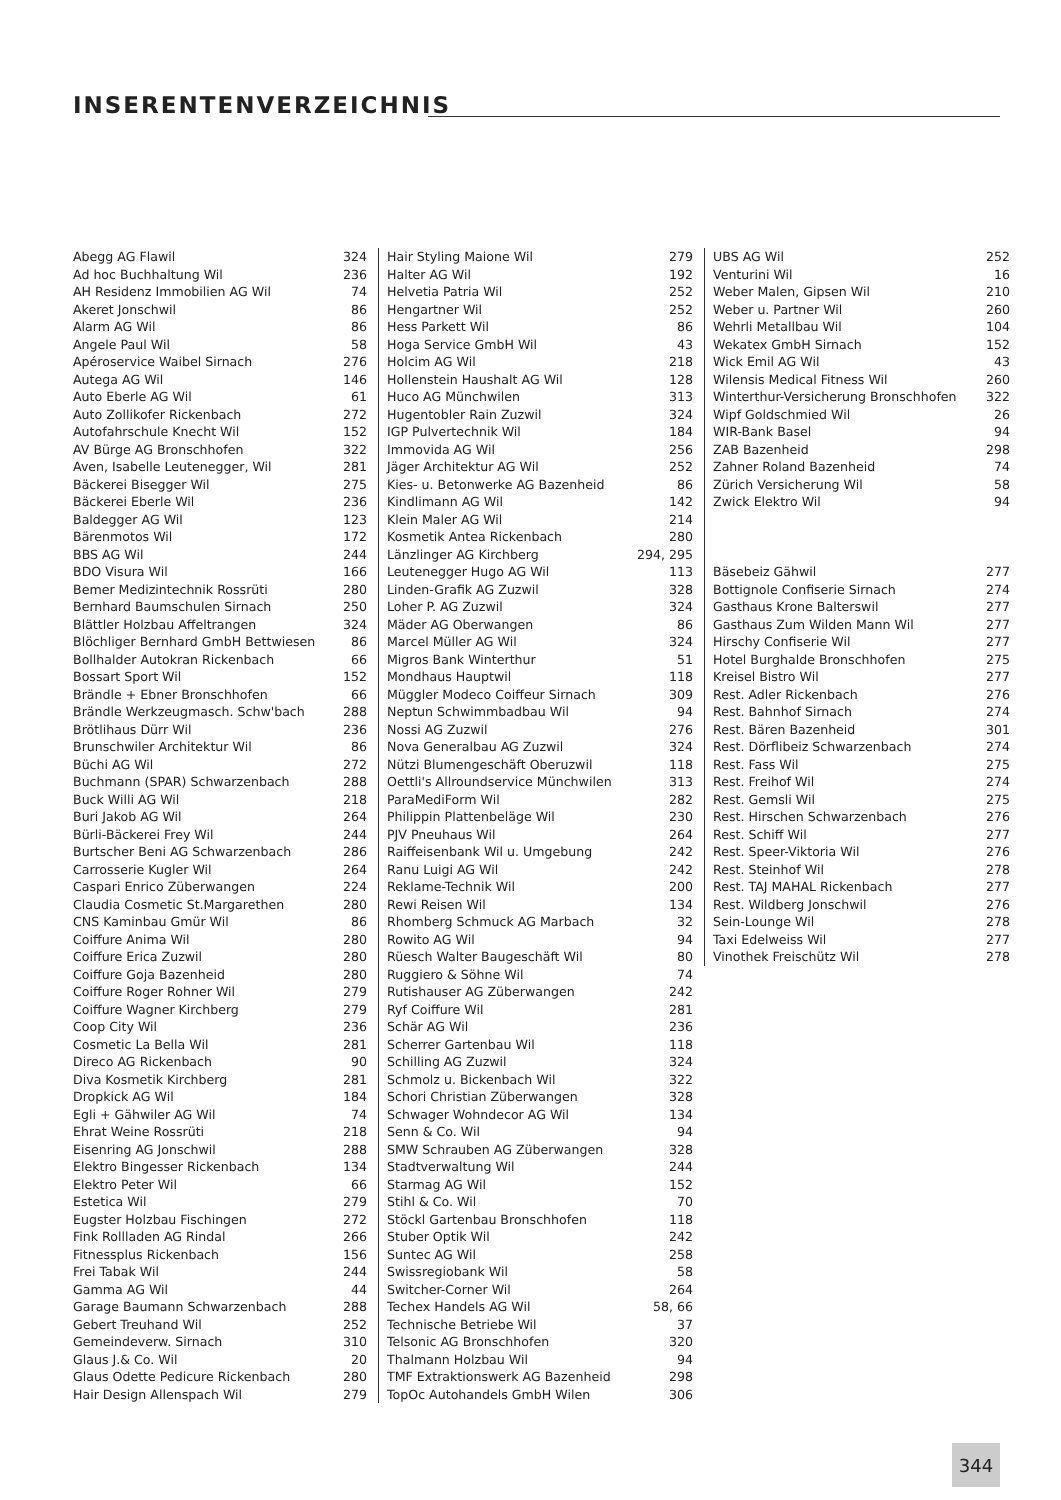INSERENTENVERZEICHNIS
| Abegg AG Flawil | 324 |
| Ad hoc Buchhaltung Wil | 236 |
| AH Residenz Immobilien AG Wil | 74 |
| Akeret Jonschwil | 86 |
| Alarm AG Wil | 86 |
| Angele Paul Wil | 58 |
| Apéroservice Waibel Sirnach | 276 |
| Autega AG Wil | 146 |
| Auto Eberle AG Wil | 61 |
| Auto Zollikofer Rickenbach | 272 |
| Autofahrschule Knecht Wil | 152 |
| AV Bürge AG Bronschhofen | 322 |
| Aven, Isabelle Leutenegger, Wil | 281 |
| Bäckerei Bisegger Wil | 275 |
| Bäckerei Eberle Wil | 236 |
| Baldegger AG Wil | 123 |
| Bärenmotos Wil | 172 |
| BBS AG Wil | 244 |
| BDO Visura Wil | 166 |
| Bemer Medizintechnik Rossrüti | 280 |
| Bernhard Baumschulen Sirnach | 250 |
| Blättler Holzbau Affeltrangen | 324 |
| Blöchliger Bernhard GmbH Bettwiesen | 86 |
| Bollhalder Autokran Rickenbach | 66 |
| Bossart Sport Wil | 152 |
| Brändle + Ebner Bronschhofen | 66 |
| Brändle Werkzeugmasch. Schw'bach | 288 |
| Brötlihaus Dürr Wil | 236 |
| Brunschwiler Architektur Wil | 86 |
| Büchi AG Wil | 272 |
| Buchmann (SPAR) Schwarzenbach | 288 |
| Buck Willi AG Wil | 218 |
| Buri Jakob AG Wil | 264 |
| Bürli-Bäckerei Frey Wil | 244 |
| Burtscher Beni AG Schwarzenbach | 286 |
| Carrosserie Kugler Wil | 264 |
| Caspari Enrico Züberwangen | 224 |
| Claudia Cosmetic St.Margarethen | 280 |
| CNS Kaminbau Gmür Wil | 86 |
| Coiffure Anima Wil | 280 |
| Coiffure Erica Zuzwil | 280 |
| Coiffure Goja Bazenheid | 280 |
| Coiffure Roger Rohner Wil | 279 |
| Coiffure Wagner Kirchberg | 279 |
| Coop City Wil | 236 |
| Cosmetic La Bella Wil | 281 |
| Direco AG Rickenbach | 90 |
| Diva Kosmetik Kirchberg | 281 |
| Dropkick AG Wil | 184 |
| Egli + Gähwiler AG Wil | 74 |
| Ehrat Weine Rossrüti | 218 |
| Eisenring AG Jonschwil | 288 |
| Elektro Bingesser Rickenbach | 134 |
| Elektro Peter Wil | 66 |
| Estetica Wil | 279 |
| Eugster Holzbau Fischingen | 272 |
| Fink Rollladen AG Rindal | 266 |
| Fitnessplus Rickenbach | 156 |
| Frei Tabak Wil | 244 |
| Gamma AG Wil | 44 |
| Garage Baumann Schwarzenbach | 288 |
| Gebert Treuhand Wil | 252 |
| Gemeindeverw. Sirnach | 310 |
| Glaus J.& Co. Wil | 20 |
| Glaus Odette Pedicure Rickenbach | 280 |
| Hair Design Allenspach Wil | 279 |
| Hair Styling Maione Wil | 279 |
| Halter AG Wil | 192 |
| Helvetia Patria Wil | 252 |
| Hengartner Wil | 252 |
| Hess Parkett Wil | 86 |
| Hoga Service GmbH Wil | 43 |
| Holcim AG Wil | 218 |
| Hollenstein Haushalt AG Wil | 128 |
| Huco AG Münchwilen | 313 |
| Hugentobler Rain Zuzwil | 324 |
| IGP Pulvertechnik Wil | 184 |
| Immovida AG Wil | 256 |
| Jäger Architektur AG Wil | 252 |
| Kies- u. Betonwerke AG Bazenheid | 86 |
| Kindlimann AG Wil | 142 |
| Klein Maler AG Wil | 214 |
| Kosmetik Antea Rickenbach | 280 |
| Länzlinger AG Kirchberg | 294, 295 |
| Leutenegger Hugo AG Wil | 113 |
| Linden-Grafik AG Zuzwil | 328 |
| Loher P. AG Zuzwil | 324 |
| Mäder AG Oberwangen | 86 |
| Marcel Müller AG Wil | 324 |
| Migros Bank Winterthur | 51 |
| Mondhaus Hauptwil | 118 |
| Müggler Modeco Coiffeur Sirnach | 309 |
| Neptun Schwimmbadbau Wil | 94 |
| Nossi AG Zuzwil | 276 |
| Nova Generalbau AG Zuzwil | 324 |
| Nützi Blumengeschäft Oberuzwil | 118 |
| Oettli's Allroundservice Münchwilen | 313 |
| ParaMediForm Wil | 282 |
| Philippin Plattenbeläge Wil | 230 |
| PJV Pneuhaus Wil | 264 |
| Raiffeisenbank Wil u. Umgebung | 242 |
| Ranu Luigi AG Wil | 242 |
| Reklame-Technik Wil | 200 |
| Rewi Reisen Wil | 134 |
| Rhomberg Schmuck AG Marbach | 32 |
| Rowito AG Wil | 94 |
| Rüesch Walter Baugeschäft Wil | 80 |
| Ruggiero & Söhne Wil | 74 |
| Rutishauser AG Züberwangen | 242 |
| Ryf Coiffure Wil | 281 |
| Schär AG Wil | 236 |
| Scherrer Gartenbau Wil | 118 |
| Schilling AG Zuzwil | 324 |
| Schmolz u. Bickenbach Wil | 322 |
| Schori Christian Züberwangen | 328 |
| Schwager Wohndecor AG Wil | 134 |
| Senn & Co. Wil | 94 |
| SMW Schrauben AG Züberwangen | 328 |
| Stadtverwaltung Wil | 244 |
| Starmag AG Wil | 152 |
| Stihl & Co. Wil | 70 |
| Stöckl Gartenbau Bronschhofen | 118 |
| Stuber Optik Wil | 242 |
| Suntec AG Wil | 258 |
| Swissregiobank Wil | 58 |
| Switcher-Corner Wil | 264 |
| Techex Handels AG Wil | 58, 66 |
| Technische Betriebe Wil | 37 |
| Telsonic AG Bronschhofen | 320 |
| Thalmann Holzbau Wil | 94 |
| TMF Extraktionswerk AG Bazenheid | 298 |
| TopOc Autohandels GmbH Wilen | 306 |
| UBS AG Wil | 252 |
| Venturini Wil | 16 |
| Weber Malen, Gipsen Wil | 210 |
| Weber u. Partner Wil | 260 |
| Wehrli Metallbau Wil | 104 |
| Wekatex GmbH Sirnach | 152 |
| Wick Emil AG Wil | 43 |
| Wilensis Medical Fitness Wil | 260 |
| Winterthur-Versicherung Bronschhofen | 322 |
| Wipf Goldschmied Wil | 26 |
| WIR-Bank Basel | 94 |
| ZAB Bazenheid | 298 |
| Zahner Roland Bazenheid | 74 |
| Zürich Versicherung Wil | 58 |
| Zwick Elektro Wil | 94 |
| Bäsebeiz Gähwil | 277 |
| Bottignole Confiserie Sirnach | 274 |
| Gasthaus Krone Balterswil | 277 |
| Gasthaus Zum Wilden Mann Wil | 277 |
| Hirschy Confiserie Wil | 277 |
| Hotel Burghalde Bronschhofen | 275 |
| Kreisel Bistro Wil | 277 |
| Rest. Adler Rickenbach | 276 |
| Rest. Bahnhof Sirnach | 274 |
| Rest. Bären Bazenheid | 301 |
| Rest. Dörflibeiz Schwarzenbach | 274 |
| Rest. Fass Wil | 275 |
| Rest. Freihof Wil | 274 |
| Rest. Gemsli Wil | 275 |
| Rest. Hirschen Schwarzenbach | 276 |
| Rest. Schiff Wil | 277 |
| Rest. Speer-Viktoria Wil | 276 |
| Rest. Steinhof Wil | 278 |
| Rest. TAJ MAHAL Rickenbach | 277 |
| Rest. Wildberg Jonschwil | 276 |
| Sein-Lounge Wil | 278 |
| Taxi Edelweiss Wil | 277 |
| Vinothek Freischütz Wil | 278 |
344